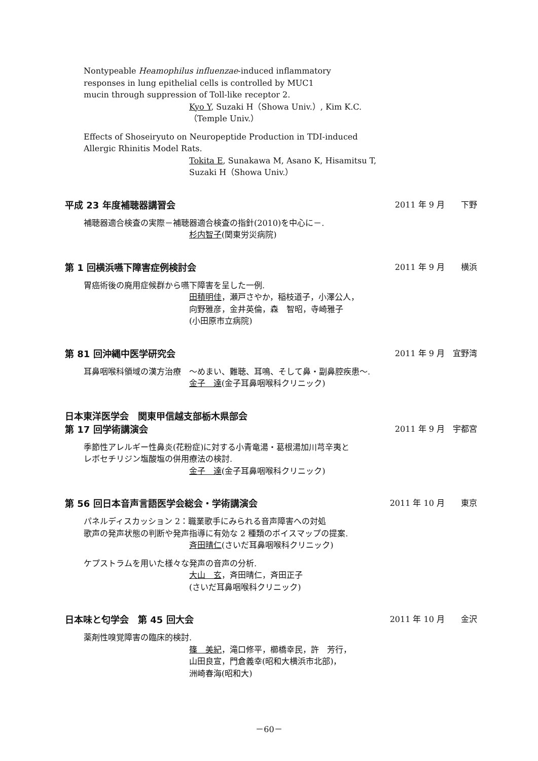Nontypeable Heamophilus influenzae-induced inflammatory
responses in lung epithelial cells is controlled by MUC1
mucin through suppression of Toll-like receptor 2.
Kyo Y, Suzaki H（Showa Univ.）, Kim K.C.
（Temple Univ.）
Effects of Shoseiryuto on Neuropeptide Production in TDI-induced
Allergic Rhinitis Model Rats.
Tokita E, Sunakawa M, Asano K, Hisamitsu T,
Suzaki H（Showa Univ.）
平成 23 年度補聴器講習会 2011 年 9 月　　下野
補聴器適合検査の実際－補聴器適合検査の指針(2010)を中心に－.
杉内智子(関東労災病院)
第 1 回横浜嚥下障害症例検討会 2011 年 9 月　　横浜
胃癌術後の廃用症候群から嚥下障害を呈した一例.
田積明佳，瀬戸さやか，稲枝道子，小澤公人，
向野雅彦，金井英倫，森　智昭，寺崎雅子
(小田原市立病院)
第 81 回沖縄中医学研究会 2011 年 9 月　宜野湾
耳鼻咽喉科領域の漢方治療　～めまい、難聴、耳鳴、そして鼻・副鼻腔疾患～.
金子　達(金子耳鼻咽喉科クリニック)
日本東洋医学会　関東甲信越支部栃木県部会
第 17 回学術講演会 2011 年 9 月　宇都宮
季節性アレルギー性鼻炎(花粉症)に対する小青竜湯・葛根湯加川芎辛夷と
レボセチリジン塩酸塩の併用療法の検討.
金子　達(金子耳鼻咽喉科クリニック)
第 56 回日本音声言語医学会総会・学術講演会 2011 年 10 月　　東京
パネルディスカッション 2：職業歌手にみられる音声障害への対処
歌声の発声状態の判断や発声指導に有効な 2 種類のボイスマップの提案.
斉田晴仁(さいだ耳鼻咽喉科クリニック)
ケプストラムを用いた様々な発声の音声の分析.
大山　玄，斉田晴仁，斉田正子
(さいだ耳鼻咽喉科クリニック)
日本味と匂学会　第 45 回大会 2011 年 10 月　　金沢
薬剤性嗅覚障害の臨床的検討.
篠　美紀，滝口修平，櫛橋幸民，許　芳行，
山田良宣，門倉義幸(昭和大横浜市北部)，
洲崎春海(昭和大)
－60－